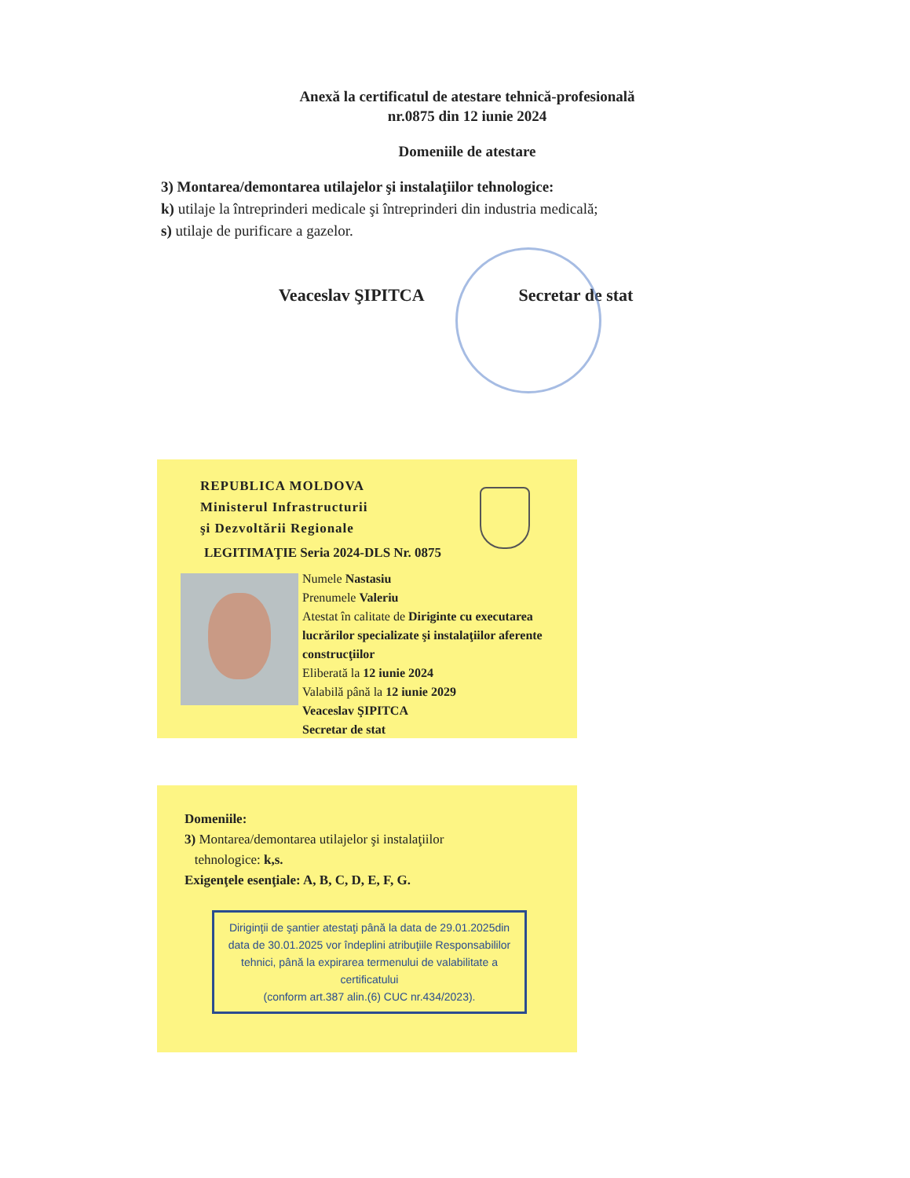Anexă la certificatul de atestare tehnică-profesională
nr.0875 din 12 iunie 2024
Domeniile de atestare
3) Montarea/demontarea utilajelor şi instalaţiilor tehnologice:
k) utilaje la întreprinderi medicale şi întreprinderi din industria medicală;
s) utilaje de purificare a gazelor.
Veaceslav ŞIPITCA Secretar de stat
REPUBLICA MOLDOVA
Ministerul Infrastructurii
şi Dezvoltării Regionale
LEGITIMAŢIE Seria 2024-DLS Nr. 0875
Numele Nastasiu
Prenumele Valeriu
Atestat în calitate de Diriginte cu executarea lucrărilor specializate şi instalaţiilor aferente construcţiilor
Eliberată la 12 iunie 2024
Valabilă până la 12 iunie 2029
Veaceslav ŞIPITCA
Secretar de stat
Domeniile:
3) Montarea/demontarea utilajelor şi instalaţiilor
tehnologice: k,s.
Exigenţele esenţiale: A, B, C, D, E, F, G.
Diriginţii de şantier atestaţi până la data de 29.01.2025din data de 30.01.2025 vor îndeplini atribuţiile Responsabililor tehnici, până la expirarea termenului de valabilitate a certificatului
(conform art.387 alin.(6) CUC nr.434/2023).